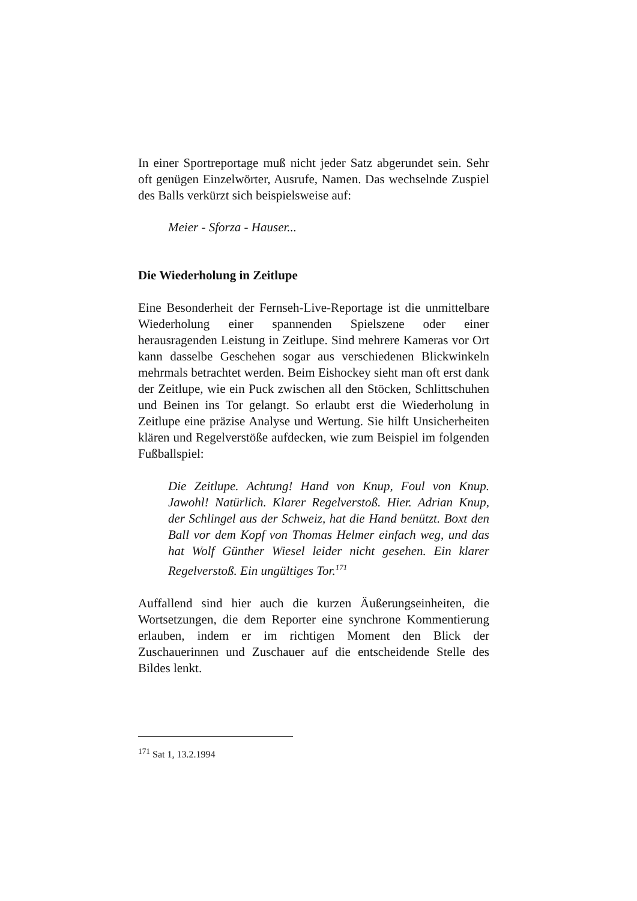In einer Sportreportage muß nicht jeder Satz abgerundet sein. Sehr oft genügen Einzelwörter, Ausrufe, Namen. Das wechselnde Zuspiel des Balls verkürzt sich beispielsweise auf:
Meier - Sforza - Hauser...
Die Wiederholung in Zeitlupe
Eine Besonderheit der Fernseh-Live-Reportage ist die unmittelbare Wiederholung einer spannenden Spielszene oder einer herausragenden Leistung in Zeitlupe. Sind mehrere Kameras vor Ort kann dasselbe Geschehen sogar aus verschiedenen Blickwinkeln mehrmals betrachtet werden. Beim Eishockey sieht man oft erst dank der Zeitlupe, wie ein Puck zwischen all den Stöcken, Schlittschuhen und Beinen ins Tor gelangt. So erlaubt erst die Wiederholung in Zeitlupe eine präzise Analyse und Wertung. Sie hilft Unsicherheiten klären und Regelverstöße aufdecken, wie zum Beispiel im folgenden Fußballspiel:
Die Zeitlupe. Achtung! Hand von Knup, Foul von Knup. Jawohl! Natürlich. Klarer Regelverstoß. Hier. Adrian Knup, der Schlingel aus der Schweiz, hat die Hand benützt. Boxt den Ball vor dem Kopf von Thomas Helmer einfach weg, und das hat Wolf Günther Wiesel leider nicht gesehen. Ein klarer Regelverstoß. Ein ungültiges Tor.<sup>171</sup>
Auffallend sind hier auch die kurzen Äußerungseinheiten, die Wortsetzungen, die dem Reporter eine synchrone Kommentierung erlauben, indem er im richtigen Moment den Blick der Zuschauerinnen und Zuschauer auf die entscheidende Stelle des Bildes lenkt.
<sup>171</sup> Sat 1, 13.2.1994